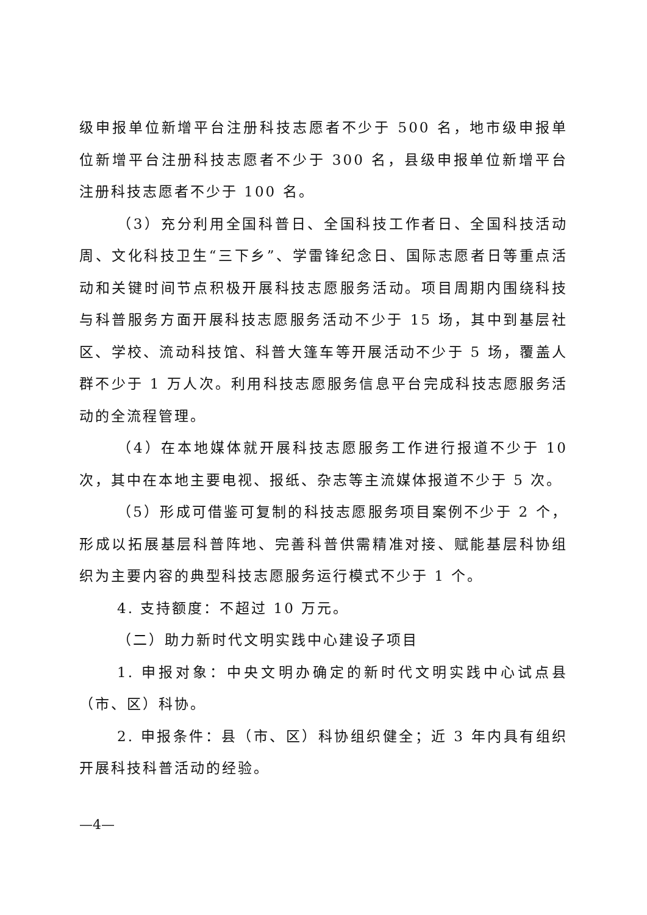级申报单位新增平台注册科技志愿者不少于 500 名，地市级申报单位新增平台注册科技志愿者不少于 300 名，县级申报单位新增平台注册科技志愿者不少于 100 名。
（3）充分利用全国科普日、全国科技工作者日、全国科技活动周、文化科技卫生“三下乡”、学雷锋纪念日、国际志愿者日等重点活动和关键时间节点积极开展科技志愿服务活动。项目周期内围绕科技与科普服务方面开展科技志愿服务活动不少于 15 场，其中到基层社区、学校、流动科技馆、科普大篷车等开展活动不少于 5 场，覆盖人群不少于 1 万人次。利用科技志愿服务信息平台完成科技志愿服务活动的全流程管理。
（4）在本地媒体就开展科技志愿服务工作进行报道不少于 10 次，其中在本地主要电视、报纸、杂志等主流媒体报道不少于 5 次。
（5）形成可借鉴可复制的科技志愿服务项目案例不少于 2 个，形成以拓展基层科普阵地、完善科普供需精准对接、赋能基层科协组织为主要内容的典型科技志愿服务运行模式不少于 1 个。
4. 支持额度：不超过 10 万元。
（二）助力新时代文明实践中心建设子项目
1. 申报对象：中央文明办确定的新时代文明实践中心试点县（市、区）科协。
2. 申报条件：县（市、区）科协组织健全；近 3 年内具有组织开展科技科普活动的经验。
—4—